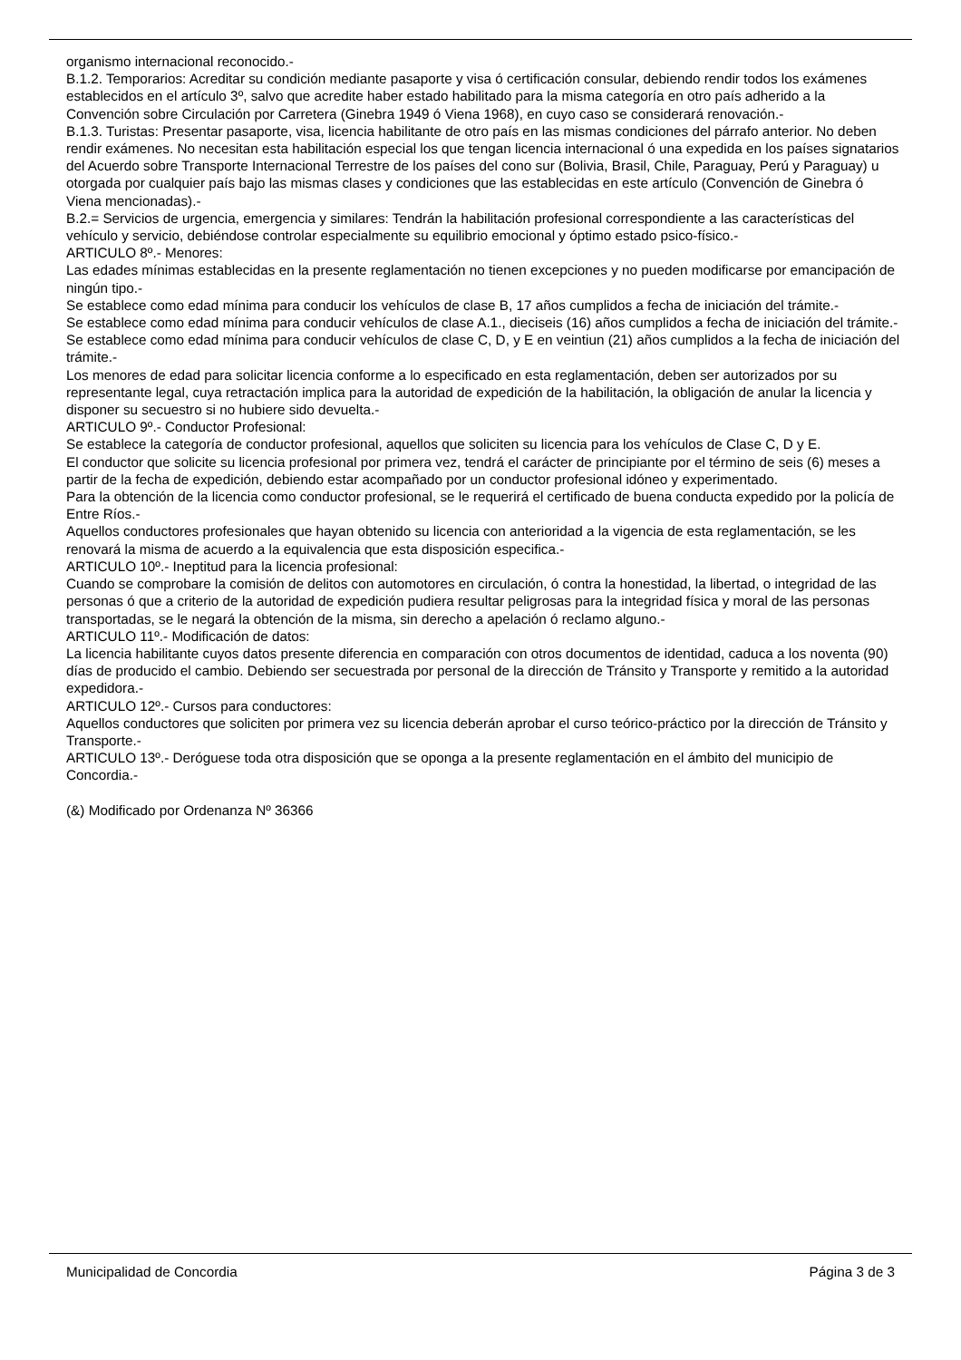organismo internacional reconocido.-
B.1.2. Temporarios: Acreditar su condición mediante pasaporte y visa ó certificación consular, debiendo rendir todos los exámenes establecidos en el artículo 3º, salvo que acredite haber estado habilitado para la misma categoría en otro país adherido a la Convención sobre Circulación por Carretera (Ginebra 1949 ó Viena 1968), en cuyo caso se considerará renovación.-
B.1.3. Turistas: Presentar pasaporte, visa, licencia habilitante de otro país en las mismas condiciones del párrafo anterior. No deben rendir exámenes. No necesitan esta habilitación especial los que tengan licencia internacional ó una expedida en los países signatarios del Acuerdo sobre Transporte Internacional Terrestre de los países del cono sur (Bolivia, Brasil, Chile, Paraguay, Perú y Paraguay) u otorgada por cualquier país bajo las mismas clases y condiciones que las establecidas en este artículo (Convención de Ginebra ó Viena mencionadas).-
B.2.= Servicios de urgencia, emergencia y similares: Tendrán la habilitación profesional correspondiente a las características del vehículo y servicio, debiéndose controlar especialmente su equilibrio emocional y óptimo estado psico-físico.-
ARTICULO 8º.- Menores:
Las edades mínimas establecidas en la presente reglamentación no tienen excepciones y no pueden modificarse por emancipación de ningún tipo.-
Se establece como edad mínima para conducir los vehículos de clase B, 17 años cumplidos a fecha de iniciación del trámite.-
Se establece como edad mínima para conducir vehículos de clase A.1., dieciseis (16) años cumplidos a fecha de iniciación del trámite.-
Se establece como edad mínima para conducir vehículos de clase C, D, y E en veintiun (21) años cumplidos a la fecha de iniciación del trámite.-
Los menores de edad para solicitar licencia conforme a lo especificado en esta reglamentación, deben ser autorizados por su representante legal, cuya retractación implica para la autoridad de expedición de la habilitación, la obligación de anular la licencia y disponer su secuestro si no hubiere sido devuelta.-
ARTICULO 9º.- Conductor Profesional:
Se establece la categoría de conductor profesional, aquellos que soliciten su licencia para los vehículos de Clase C, D y E.
El conductor que solicite su licencia profesional por primera vez, tendrá el carácter de principiante por el término de seis (6) meses a partir de la fecha de expedición, debiendo estar acompañado por un conductor profesional idóneo y experimentado.
Para la obtención de la licencia como conductor profesional, se le requerirá el certificado de buena conducta expedido por la policía de Entre Ríos.-
Aquellos conductores profesionales que hayan obtenido su licencia con anterioridad a la vigencia de esta reglamentación, se les renovará la misma de acuerdo a la equivalencia que esta disposición especifica.-
ARTICULO 10º.- Ineptitud para la licencia profesional:
Cuando se comprobare la comisión de delitos con automotores en circulación, ó contra la honestidad, la libertad, o integridad de las personas ó que a criterio de la autoridad de expedición pudiera resultar peligrosas para la integridad física y moral de las personas transportadas, se le negará la obtención de la misma, sin derecho a apelación ó reclamo alguno.-
ARTICULO 11º.- Modificación de datos:
La licencia habilitante cuyos datos presente diferencia en comparación con otros documentos de identidad, caduca a los noventa (90) días de producido el cambio. Debiendo ser secuestrada por personal de la dirección de Tránsito y Transporte y remitido a la autoridad expedidora.-
ARTICULO 12º.- Cursos para conductores:
Aquellos conductores que soliciten por primera vez su licencia deberán aprobar el curso teórico-práctico por la dirección de Tránsito y Transporte.-
ARTICULO 13º.- Deróguese toda otra disposición que se oponga a la presente reglamentación en el ámbito del municipio de Concordia.-
(&) Modificado por Ordenanza Nº 36366
Municipalidad de Concordia Página 3 de 3